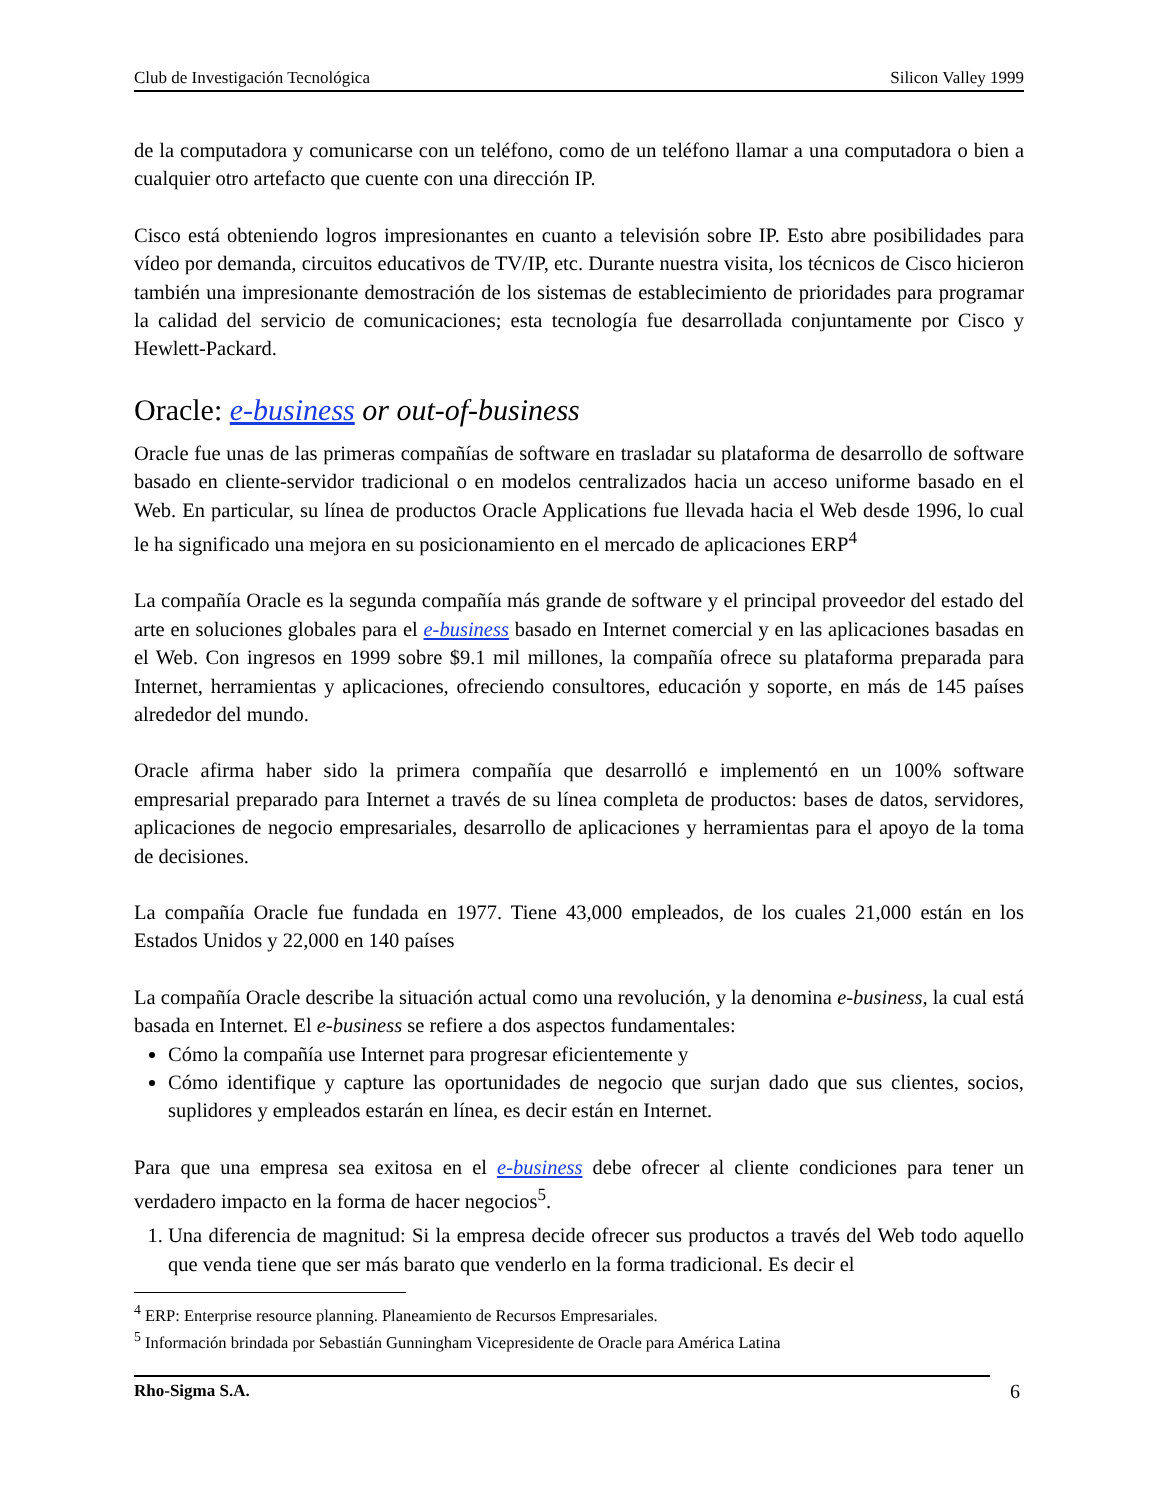Club de Investigación Tecnológica Silicon Valley 1999
de la computadora y comunicarse con un teléfono, como de un teléfono llamar a una computadora o bien a cualquier otro artefacto que cuente con una dirección IP.
Cisco está obteniendo logros impresionantes en cuanto a televisión sobre IP. Esto abre posibilidades para vídeo por demanda, circuitos educativos de TV/IP, etc. Durante nuestra visita, los técnicos de Cisco hicieron también una impresionante demostración de los sistemas de establecimiento de prioridades para programar la calidad del servicio de comunicaciones; esta tecnología fue desarrollada conjuntamente por Cisco y Hewlett-Packard.
Oracle: e-business or out-of-business
Oracle fue unas de las primeras compañías de software en trasladar su plataforma de desarrollo de software basado en cliente-servidor tradicional o en modelos centralizados hacia un acceso uniforme basado en el Web. En particular, su línea de productos Oracle Applications fue llevada hacia el Web desde 1996, lo cual le ha significado una mejora en su posicionamiento en el mercado de aplicaciones ERP<sup>4</sup>
La compañía Oracle es la segunda compañía más grande de software y el principal proveedor del estado del arte en soluciones globales para el e-business basado en Internet comercial y en las aplicaciones basadas en el Web. Con ingresos en 1999 sobre $9.1 mil millones, la compañía ofrece su plataforma preparada para Internet, herramientas y aplicaciones, ofreciendo consultores, educación y soporte, en más de 145 países alrededor del mundo.
Oracle afirma haber sido la primera compañía que desarrolló e implementó en un 100% software empresarial preparado para Internet a través de su línea completa de productos: bases de datos, servidores, aplicaciones de negocio empresariales, desarrollo de aplicaciones y herramientas para el apoyo de la toma de decisiones.
La compañía Oracle fue fundada en 1977. Tiene 43,000 empleados, de los cuales 21,000 están en los Estados Unidos y 22,000 en 140 países
La compañía Oracle describe la situación actual como una revolución, y la denomina e-business, la cual está basada en Internet. El e-business se refiere a dos aspectos fundamentales:
Cómo la compañía use Internet para progresar eficientemente y
Cómo identifique y capture las oportunidades de negocio que surjan dado que sus clientes, socios, suplidores y empleados estarán en línea, es decir están en Internet.
Para que una empresa sea exitosa en el e-business debe ofrecer al cliente condiciones para tener un verdadero impacto en la forma de hacer negocios<sup>5</sup>.
1. Una diferencia de magnitud: Si la empresa decide ofrecer sus productos a través del Web todo aquello que venda tiene que ser más barato que venderlo en la forma tradicional. Es decir el
<sup>4</sup> ERP: Enterprise resource planning. Planeamiento de Recursos Empresariales.
<sup>5</sup> Información brindada por Sebastián Gunningham Vicepresidente de Oracle para América Latina
Rho-Sigma S.A. 6